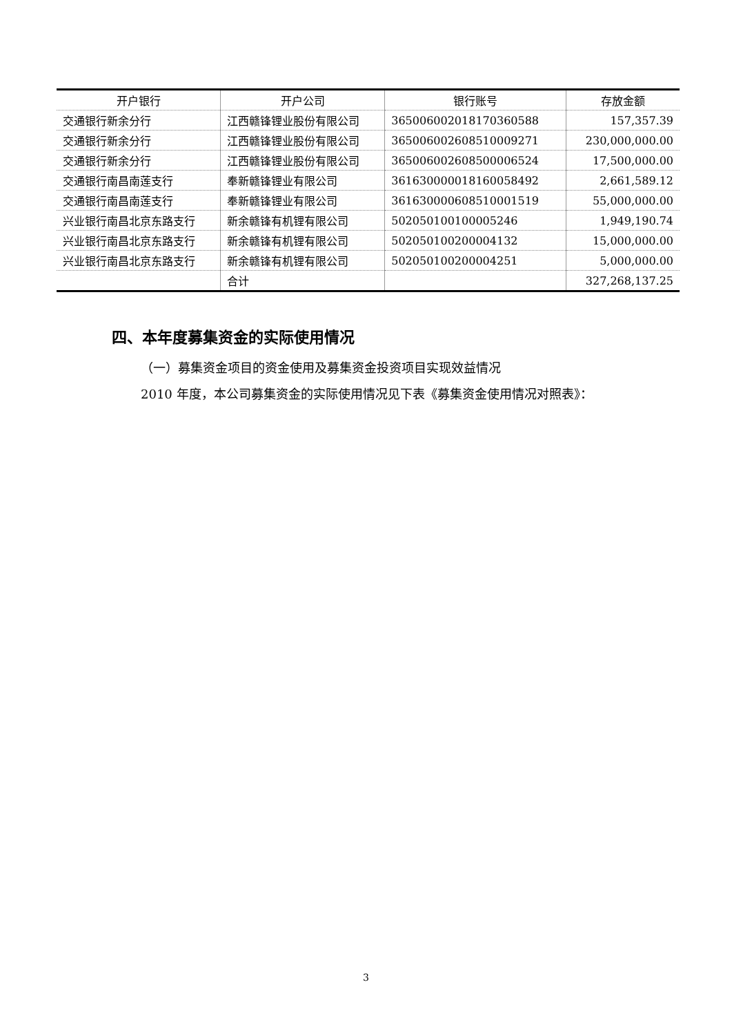| 开户银行 | 开户公司 | 银行账号 | 存放金额 |
| --- | --- | --- | --- |
| 交通银行新余分行 | 江西赣锋锂业股份有限公司 | 365006002018170360588 | 157,357.39 |
| 交通银行新余分行 | 江西赣锋锂业股份有限公司 | 365006002608510009271 | 230,000,000.00 |
| 交通银行新余分行 | 江西赣锋锂业股份有限公司 | 365006002608500006524 | 17,500,000.00 |
| 交通银行南昌南莲支行 | 奉新赣锋锂业有限公司 | 361630000018160058492 | 2,661,589.12 |
| 交通银行南昌南莲支行 | 奉新赣锋锂业有限公司 | 361630000608510001519 | 55,000,000.00 |
| 兴业银行南昌北京东路支行 | 新余赣锋有机锂有限公司 | 502050100100005246 | 1,949,190.74 |
| 兴业银行南昌北京东路支行 | 新余赣锋有机锂有限公司 | 502050100200004132 | 15,000,000.00 |
| 兴业银行南昌北京东路支行 | 新余赣锋有机锂有限公司 | 502050100200004251 | 5,000,000.00 |
| | 合计 | | 327,268,137.25 |
四、本年度募集资金的实际使用情况
（一）募集资金项目的资金使用及募集资金投资项目实现效益情况
2010 年度，本公司募集资金的实际使用情况见下表《募集资金使用情况对照表》：
3